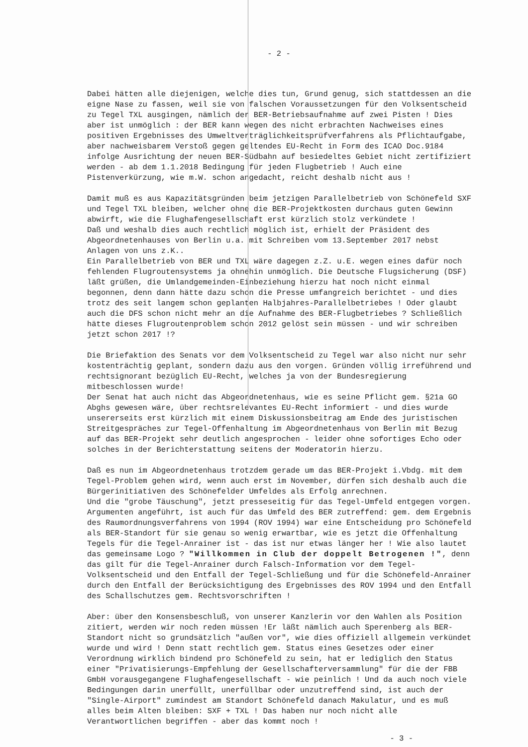- 2 -
Dabei hätten alle diejenigen, welche dies tun, Grund genug, sich stattdessen an die eigne Nase zu fassen, weil sie von falschen Voraussetzungen für den Volksentscheid zu Tegel TXL ausgingen, nämlich der BER-Betriebsaufnahme auf zwei Pisten ! Dies aber ist unmöglich : der BER kann wegen des nicht erbrachten Nachweises eines positiven Ergebnisses des Umweltverträglichkeitsprüfverfahrens als Pflichtaufgabe, aber nachweisbarem Verstoß gegen geltendes EU-Recht in Form des ICAO Doc.9184 infolge Ausrichtung der neuen BER-Südbahn auf besiedeltes Gebiet nicht zertifiziert werden - ab dem 1.1.2018 Bedingung für jeden Flugbetrieb ! Auch eine Pistenverkürzung, wie m.W. schon angedacht, reicht deshalb nicht aus !
Damit muß es aus Kapazitätsgründen beim jetzigen Parallelbetrieb von Schönefeld SXF und Tegel TXL bleiben, welcher ohne die BER-Projektkosten durchaus guten Gewinn abwirft, wie die Flughafengesellschaft erst kürzlich stolz verkündete !
Daß und weshalb dies auch rechtlich möglich ist, erhielt der Präsident des Abgeordnetenhauses von Berlin u.a. mit Schreiben vom 13.September 2017 nebst Anlagen von uns z.K..
Ein Parallelbetrieb von BER und TXL wäre dagegen z.Z. u.E. wegen eines dafür noch fehlenden Flugroutensystems ja ohnehin unmöglich. Die Deutsche Flugsicherung (DSF) läßt grüßen, die Umlandgemeinden-Einbeziehung hierzu hat noch nicht einmal begonnen, denn dann hätte dazu schon die Presse umfangreich berichtet - und dies trotz des seit langem schon geplanten Halbjahres-Parallelbetriebes ! Oder glaubt auch die DFS schon nicht mehr an die Aufnahme des BER-Flugbetriebes ? Schließlich hätte dieses Flugroutenproblem schon 2012 gelöst sein müssen - und wir schreiben jetzt schon 2017 !?
Die Briefaktion des Senats vor dem Volksentscheid zu Tegel war also nicht nur sehr kostenträchtig geplant, sondern dazu aus den vorgen. Gründen völlig irreführend und rechtsignorant bezüglich EU-Recht, welches ja von der Bundesregierung mitbeschlossen wurde!
Der Senat hat auch nicht das Abgeordnetenhaus, wie es seine Pflicht gem. §21a GO Abghs gewesen wäre, über rechtsrelevantes EU-Recht informiert - und dies wurde unsererseits erst kürzlich mit einem Diskussionsbeitrag am Ende des juristischen Streitgespräches zur Tegel-Offenhaltung im Abgeordnetenhaus von Berlin mit Bezug auf das BER-Projekt sehr deutlich angesprochen - leider ohne sofortiges Echo oder solches in der Berichterstattung seitens der Moderatorin hierzu.
Daß es nun im Abgeordnetenhaus trotzdem gerade um das BER-Projekt i.Vbdg. mit dem Tegel-Problem gehen wird, wenn auch erst im November, dürfen sich deshalb auch die Bürgerinitiativen des Schönefelder Umfeldes als Erfolg anrechnen.
Und die "grobe Täuschung", jetzt presseseitig für das Tegel-Umfeld entgegen vorgen. Argumenten angeführt, ist auch für das Umfeld des BER zutreffend: gem. dem Ergebnis des Raumordnungsverfahrens von 1994 (ROV 1994) war eine Entscheidung pro Schönefeld als BER-Standort für sie genau so wenig erwartbar, wie es jetzt die Offenhaltung Tegels für die Tegel-Anrainer ist - das ist nur etwas länger her ! Wie also lautet das gemeinsame Logo ? "Willkommen in Club der doppelt Betrogenen !", denn das gilt für die Tegel-Anrainer durch Falsch-Information vor dem Tegel-Volksentscheid und den Entfall der Tegel-Schließung und für die Schönefeld-Anrainer durch den Entfall der Berücksichtigung des Ergebnisses des ROV 1994 und den Entfall des Schallschutzes gem. Rechtsvorschriften !
Aber: über den Konsensbeschluß, von unserer Kanzlerin vor den Wahlen als Position zitiert, werden wir noch reden müssen !Er läßt nämlich auch Sperenberg als BER-Standort nicht so grundsätzlich "außen vor", wie dies offiziell allgemein verkündet wurde und wird ! Denn statt rechtlich gem. Status eines Gesetzes oder einer Verordnung wirklich bindend pro Schönefeld zu sein, hat er lediglich den Status einer "Privatisierungs-Empfehlung der Gesellschafterversammlung" für die der FBB GmbH vorausgegangene Flughafengesellschaft - wie peinlich ! Und da auch noch viele Bedingungen darin unerfüllt, unerfüllbar oder unzutreffend sind, ist auch der "Single-Airport" zumindest am Standort Schönefeld danach Makulatur, und es muß alles beim Alten bleiben: SXF + TXL ! Das haben nur noch nicht alle Verantwortlichen begriffen - aber das kommt noch !
- 3 -